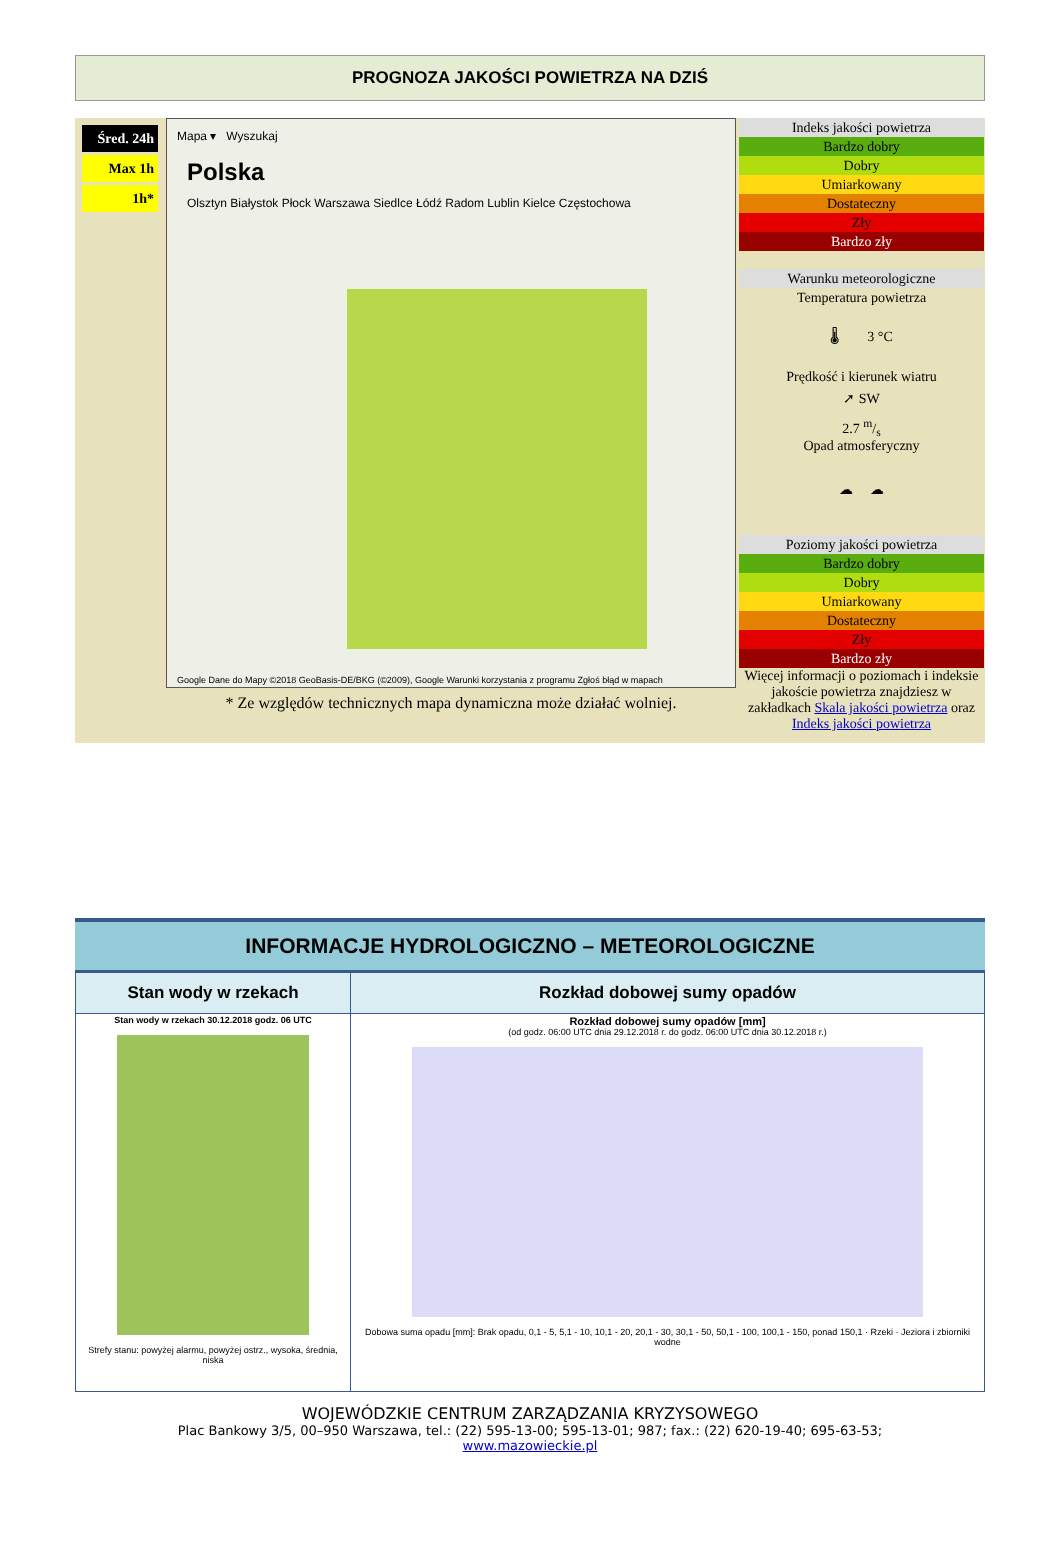PROGNOZA JAKOŚCI POWIETRZA NA DZIŚ
Śred. 24h
Max 1h
1h*
Mapa ▾ Wyszukaj
Polska
Olsztyn Białystok Płock Warszawa Siedlce Łódź Radom Lublin Kielce Częstochowa
Google Dane do Mapy ©2018 GeoBasis-DE/BKG (©2009), Google Warunki korzystania z programu Zgłoś błąd w mapach
* Ze względów technicznych mapa dynamiczna może działać wolniej.
Indeks jakości powietrza
Bardzo dobry
Dobry
Umiarkowany
Dostateczny
Zły
Bardzo zły
Warunku meteorologiczne
Temperatura powietrza
🌡 3 °C
Prędkość i kierunek wiatru
➚ SW
2.7 m/s
Opad atmosferyczny
☁ ☁
Poziomy jakości powietrza
Bardzo dobry
Dobry
Umiarkowany
Dostateczny
Zły
Bardzo zły
Więcej informacji o poziomach i indeksie jakoście powietrza znajdziesz w zakładkach Skala jakości powietrza oraz Indeks jakości powietrza
INFORMACJE HYDROLOGICZNO – METEOROLOGICZNE
| Stan wody w rzekach | Rozkład dobowej sumy opadów |
| --- | --- |
| Stan wody w rzekach 30.12.2018 godz. 06 UTC Strefy stanu: powyżej alarmu, powyżej ostrz., wysoka, średnia, niska | Rozkład dobowej sumy opadów [mm] (od godz. 06:00 UTC dnia 29.12.2018 r. do godz. 06:00 UTC dnia 30.12.2018 r.) Dobowa suma opadu [mm]: Brak opadu, 0,1 - 5, 5,1 - 10, 10,1 - 20, 20,1 - 30, 30,1 - 50, 50,1 - 100, 100,1 - 150, ponad 150,1 · Rzeki · Jeziora i zbiorniki wodne |
WOJEWÓDZKIE CENTRUM ZARZĄDZANIA KRYZYSOWEGO
Plac Bankowy 3/5, 00–950 Warszawa, tel.: (22) 595-13-00; 595-13-01; 987; fax.: (22) 620-19-40; 695-63-53;
www.mazowieckie.pl